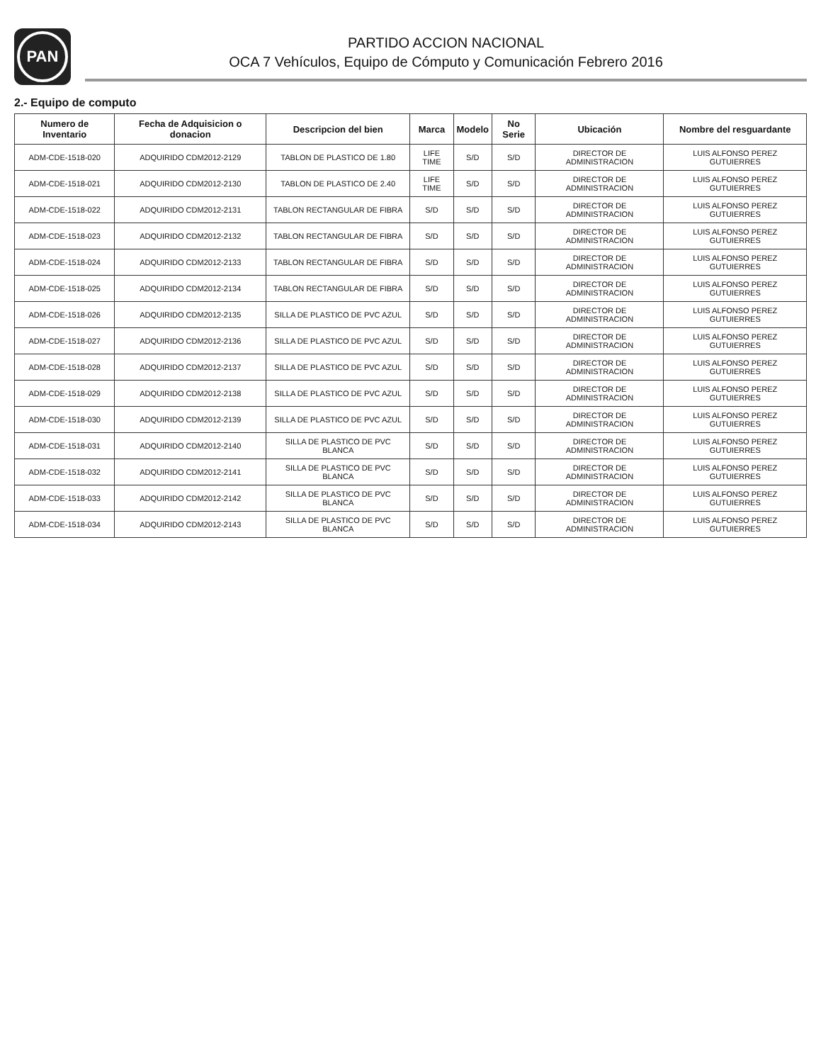PAN
PARTIDO ACCION NACIONAL
OCA 7 Vehículos, Equipo de Cómputo y Comunicación Febrero 2016
2.- Equipo de computo
| Numero de Inventario | Fecha de Adquisicion o donacion | Descripcion del bien | Marca | Modelo | No Serie | Ubicación | Nombre del resguardante |
| --- | --- | --- | --- | --- | --- | --- | --- |
| ADM-CDE-1518-020 | ADQUIRIDO CDM2012-2129 | TABLON DE PLASTICO DE 1.80 | LIFE TIME | S/D | S/D | DIRECTOR DE ADMINISTRACION | LUIS ALFONSO PEREZ GUTUIERRES |
| ADM-CDE-1518-021 | ADQUIRIDO CDM2012-2130 | TABLON DE PLASTICO DE 2.40 | LIFE TIME | S/D | S/D | DIRECTOR DE ADMINISTRACION | LUIS ALFONSO PEREZ GUTUIERRES |
| ADM-CDE-1518-022 | ADQUIRIDO CDM2012-2131 | TABLON RECTANGULAR DE FIBRA | S/D | S/D | S/D | DIRECTOR DE ADMINISTRACION | LUIS ALFONSO PEREZ GUTUIERRES |
| ADM-CDE-1518-023 | ADQUIRIDO CDM2012-2132 | TABLON RECTANGULAR DE FIBRA | S/D | S/D | S/D | DIRECTOR DE ADMINISTRACION | LUIS ALFONSO PEREZ GUTUIERRES |
| ADM-CDE-1518-024 | ADQUIRIDO CDM2012-2133 | TABLON RECTANGULAR DE FIBRA | S/D | S/D | S/D | DIRECTOR DE ADMINISTRACION | LUIS ALFONSO PEREZ GUTUIERRES |
| ADM-CDE-1518-025 | ADQUIRIDO CDM2012-2134 | TABLON RECTANGULAR DE FIBRA | S/D | S/D | S/D | DIRECTOR DE ADMINISTRACION | LUIS ALFONSO PEREZ GUTUIERRES |
| ADM-CDE-1518-026 | ADQUIRIDO CDM2012-2135 | SILLA DE PLASTICO DE PVC AZUL | S/D | S/D | S/D | DIRECTOR DE ADMINISTRACION | LUIS ALFONSO PEREZ GUTUIERRES |
| ADM-CDE-1518-027 | ADQUIRIDO CDM2012-2136 | SILLA DE PLASTICO DE PVC AZUL | S/D | S/D | S/D | DIRECTOR DE ADMINISTRACION | LUIS ALFONSO PEREZ GUTUIERRES |
| ADM-CDE-1518-028 | ADQUIRIDO CDM2012-2137 | SILLA DE PLASTICO DE PVC AZUL | S/D | S/D | S/D | DIRECTOR DE ADMINISTRACION | LUIS ALFONSO PEREZ GUTUIERRES |
| ADM-CDE-1518-029 | ADQUIRIDO CDM2012-2138 | SILLA DE PLASTICO DE PVC AZUL | S/D | S/D | S/D | DIRECTOR DE ADMINISTRACION | LUIS ALFONSO PEREZ GUTUIERRES |
| ADM-CDE-1518-030 | ADQUIRIDO CDM2012-2139 | SILLA DE PLASTICO DE PVC AZUL | S/D | S/D | S/D | DIRECTOR DE ADMINISTRACION | LUIS ALFONSO PEREZ GUTUIERRES |
| ADM-CDE-1518-031 | ADQUIRIDO CDM2012-2140 | SILLA DE PLASTICO DE PVC BLANCA | S/D | S/D | S/D | DIRECTOR DE ADMINISTRACION | LUIS ALFONSO PEREZ GUTUIERRES |
| ADM-CDE-1518-032 | ADQUIRIDO CDM2012-2141 | SILLA DE PLASTICO DE PVC BLANCA | S/D | S/D | S/D | DIRECTOR DE ADMINISTRACION | LUIS ALFONSO PEREZ GUTUIERRES |
| ADM-CDE-1518-033 | ADQUIRIDO CDM2012-2142 | SILLA DE PLASTICO DE PVC BLANCA | S/D | S/D | S/D | DIRECTOR DE ADMINISTRACION | LUIS ALFONSO PEREZ GUTUIERRES |
| ADM-CDE-1518-034 | ADQUIRIDO CDM2012-2143 | SILLA DE PLASTICO DE PVC BLANCA | S/D | S/D | S/D | DIRECTOR DE ADMINISTRACION | LUIS ALFONSO PEREZ GUTUIERRES |